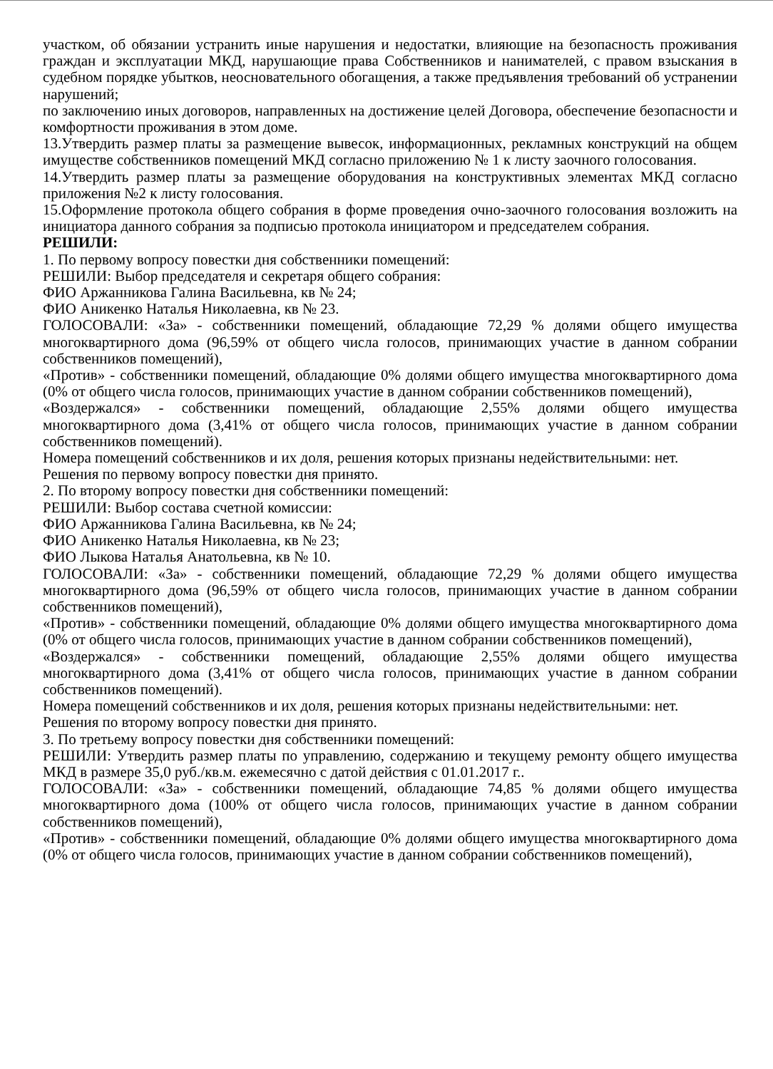участком, об обязании устранить иные нарушения и недостатки, влияющие на безопасность проживания граждан и эксплуатации МКД, нарушающие права Собственников и нанимателей, с правом взыскания в судебном порядке убытков, неосновательного обогащения, а также предъявления требований об устранении нарушений;
по заключению иных договоров, направленных на достижение целей Договора, обеспечение безопасности и комфортности проживания в этом доме.
13.Утвердить размер платы за размещение вывесок, информационных, рекламных конструкций на общем имуществе собственников помещений МКД согласно приложению № 1 к листу заочного голосования.
14.Утвердить размер платы за размещение оборудования на конструктивных элементах МКД согласно приложения №2 к листу голосования.
15.Оформление протокола общего собрания в форме проведения очно-заочного голосования возложить на инициатора данного собрания за подписью протокола инициатором и председателем собрания.
РЕШИЛИ:
1. По первому вопросу повестки дня собственники помещений:
РЕШИЛИ: Выбор председателя и секретаря общего собрания:
ФИО Аржанникова Галина Васильевна, кв № 24;
ФИО Аникенко Наталья Николаевна, кв № 23.
ГОЛОСОВАЛИ: «За» - собственники помещений, обладающие 72,29 % долями общего имущества многоквартирного дома (96,59% от общего числа голосов, принимающих участие в данном собрании собственников помещений),
«Против» - собственники помещений, обладающие 0% долями общего имущества многоквартирного дома (0% от общего числа голосов, принимающих участие в данном собрании собственников помещений),
«Воздержался» - собственники помещений, обладающие 2,55% долями общего имущества многоквартирного дома (3,41% от общего числа голосов, принимающих участие в данном собрании собственников помещений).
Номера помещений собственников и их доля, решения которых признаны недействительными: нет.
Решения по первому вопросу повестки дня принято.
2. По второму вопросу повестки дня собственники помещений:
РЕШИЛИ: Выбор состава счетной комиссии:
ФИО Аржанникова Галина Васильевна, кв № 24;
ФИО Аникенко Наталья Николаевна, кв № 23;
ФИО Лыкова Наталья Анатольевна, кв № 10.
ГОЛОСОВАЛИ: «За» - собственники помещений, обладающие 72,29 % долями общего имущества многоквартирного дома (96,59% от общего числа голосов, принимающих участие в данном собрании собственников помещений),
«Против» - собственники помещений, обладающие 0% долями общего имущества многоквартирного дома (0% от общего числа голосов, принимающих участие в данном собрании собственников помещений),
«Воздержался» - собственники помещений, обладающие 2,55% долями общего имущества многоквартирного дома (3,41% от общего числа голосов, принимающих участие в данном собрании собственников помещений).
Номера помещений собственников и их доля, решения которых признаны недействительными: нет.
Решения по второму вопросу повестки дня принято.
3. По третьему вопросу повестки дня собственники помещений:
РЕШИЛИ: Утвердить размер платы по управлению, содержанию и текущему ремонту общего имущества МКД в размере 35,0 руб./кв.м. ежемесячно с датой действия с 01.01.2017 г..
ГОЛОСОВАЛИ: «За» - собственники помещений, обладающие 74,85 % долями общего имущества многоквартирного дома (100% от общего числа голосов, принимающих участие в данном собрании собственников помещений),
«Против» - собственники помещений, обладающие 0% долями общего имущества многоквартирного дома (0% от общего числа голосов, принимающих участие в данном собрании собственников помещений),